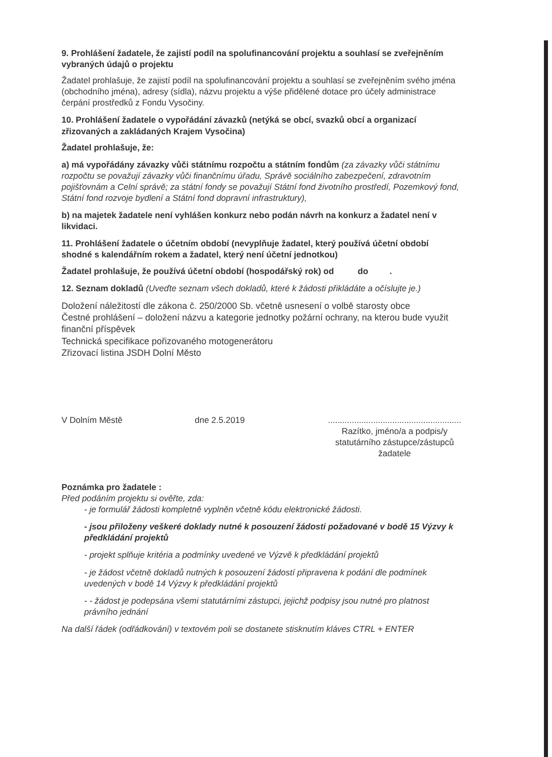9. Prohlášení žadatele, že zajistí podíl na spolufinancování projektu a souhlasí se zveřejněním vybraných údajů o projektu
Žadatel prohlašuje, že zajistí podíl na spolufinancování projektu a souhlasí se zveřejněním svého jména (obchodního jména), adresy (sídla), názvu projektu a výše přidělené dotace pro účely administrace čerpání prostředků z Fondu Vysočiny.
10. Prohlášení žadatele o vypořádání závazků (netýká se obcí, svazků obcí a organizací zřizovaných a zakládaných Krajem Vysočina)
Žadatel prohlašuje, že:
a) má vypořádány závazky vůči státnímu rozpočtu a státním fondům (za závazky vůči státnímu rozpočtu se považují závazky vůči finančnímu úřadu, Správě sociálního zabezpečení, zdravotním pojišťovnám a Celní správě; za státní fondy se považují Státní fond životního prostředí, Pozemkový fond, Státní fond rozvoje bydlení a Státní fond dopravní infrastruktury),
b) na majetek žadatele není vyhlášen konkurz nebo podán návrh na konkurz a žadatel není v likvidaci.
11. Prohlášení žadatele o účetním období (nevyplňuje žadatel, který používá účetní období shodné s kalendářním rokem a žadatel, který není účetní jednotkou)
Žadatel prohlašuje, že používá účetní období (hospodářský rok) od do .
12. Seznam dokladů (Uveďte seznam všech dokladů, které k žádosti přikládáte a očíslujte je.)
Doložení náležitostí dle zákona č. 250/2000 Sb. včetně usnesení o volbě starosty obce
Čestné prohlášení – doložení názvu a kategorie jednotky požární ochrany, na kterou bude využit finanční příspěvek
Technická specifikace pořizovaného motogenerátoru
Zřizovací listina JSDH Dolní Město
V Dolním Městě dne 2.5.2019 ........................................................
Razítko, jméno/a a podpis/y statutárního zástupce/zástupců žadatele
Poznámka pro žadatele :
Před podáním projektu si ověřte, zda:
- je formulář žádosti kompletně vyplněn včetně kódu elektronické žádosti.
- jsou přiloženy veškeré doklady nutné k posouzení žádosti požadované v bodě 15 Výzvy k předkládání projektů
- projekt splňuje kritéria a podmínky uvedené ve Výzvě k předkládání projektů
- je žádost včetně dokladů nutných k posouzení žádostí připravena k podání dle podmínek uvedených v bodě 14 Výzvy k předkládání projektů
- - žádost je podepsána všemi statutárními zástupci, jejichž podpisy jsou nutné pro platnost právního jednání
Na další řádek (odřádkování) v textovém poli se dostanete stisknutím kláves CTRL + ENTER